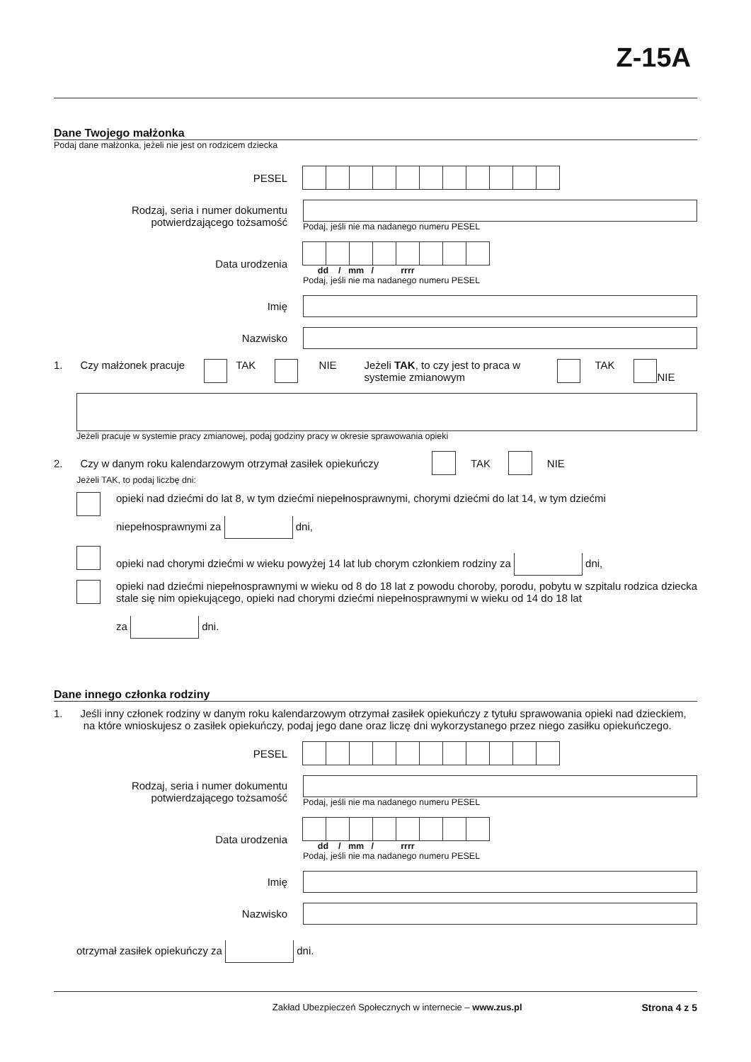Z-15A
Dane Twojego małżonka
Podaj dane małżonka, jeżeli nie jest on rodzicem dziecka
PESEL
Rodzaj, seria i numer dokumentu potwierdzającego tożsamość
Podaj, jeśli nie ma nadanego numeru PESEL
Data urodzenia
dd / mm / rrrr
Podaj, jeśli nie ma nadanego numeru PESEL
Imię
Nazwisko
1. Czy małżonek pracuje TAK NIE Jeżeli TAK, to czy jest to praca w systemie zmianowym TAK NIE
Jeżeli pracuje w systemie pracy zmianowej, podaj godziny pracy w okresie sprawowania opieki
2. Czy w danym roku kalendarzowym otrzymał zasiłek opiekuńczy TAK NIE
Jeżeli TAK, to podaj liczbę dni:
opieki nad dziećmi do lat 8, w tym dziećmi niepełnosprawnymi, chorymi dziećmi do lat 14, w tym dziećmi
niepełnosprawnymi za dni,
opieki nad chorymi dziećmi w wieku powyżej 14 lat lub chorym członkiem rodziny za dni,
opieki nad dziećmi niepełnosprawnymi w wieku od 8 do 18 lat z powodu choroby, porodu, pobytu w szpitalu rodzica dziecka stale się nim opiekującego, opieki nad chorymi dziećmi niepełnosprawnymi w wieku od 14 do 18 lat
za dni.
Dane innego członka rodziny
1. Jeśli inny członek rodziny w danym roku kalendarzowym otrzymał zasiłek opiekuńczy z tytułu sprawowania opieki nad dzieckiem,
na które wnioskujesz o zasiłek opiekuńczy, podaj jego dane oraz liczę dni wykorzystanego przez niego zasiłku opiekuńczego.
PESEL
Rodzaj, seria i numer dokumentu potwierdzającego tożsamość
Podaj, jeśli nie ma nadanego numeru PESEL
Data urodzenia
dd / mm / rrrr
Podaj, jeśli nie ma nadanego numeru PESEL
Imię
Nazwisko
otrzymał zasiłek opiekuńczy za dni.
Zakład Ubezpieczeń Społecznych w internecie – www.zus.pl
Strona 4 z 5